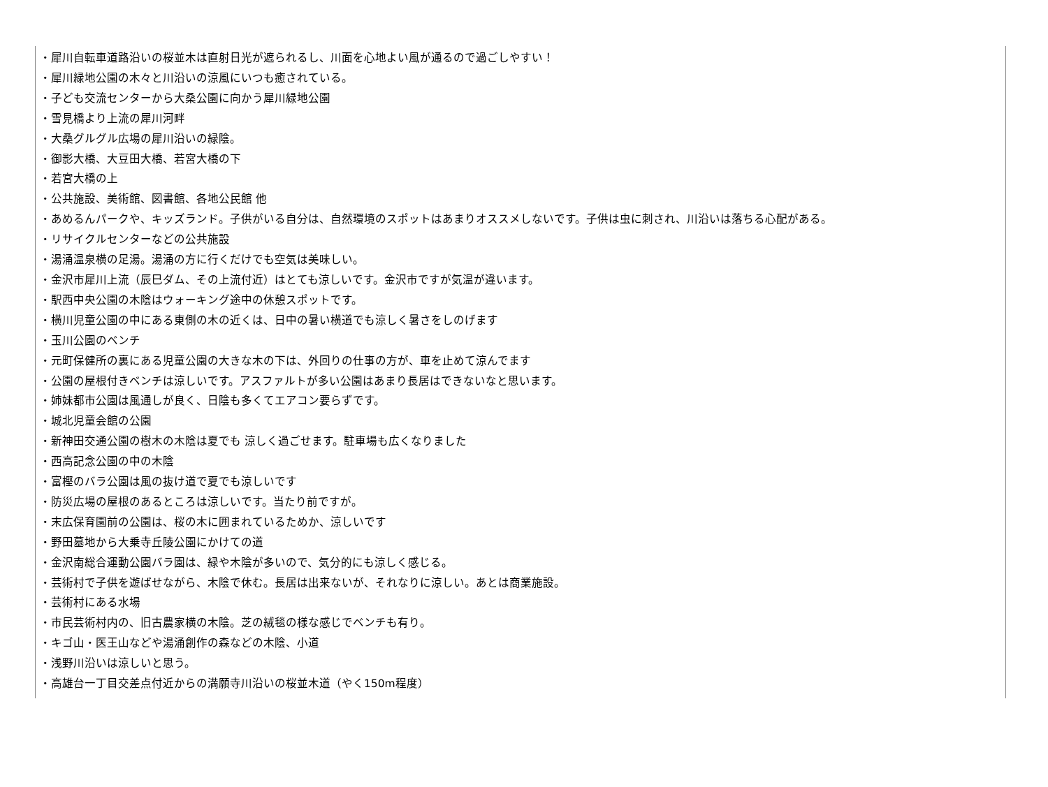・犀川自転車道路沿いの桜並木は直射日光が遮られるし、川面を心地よい風が通るので過ごしやすい！
・犀川緑地公園の木々と川沿いの涼風にいつも癒されている。
・子ども交流センターから大桑公園に向かう犀川緑地公園
・雪見橋より上流の犀川河畔
・大桑グルグル広場の犀川沿いの緑陰。
・御影大橋、大豆田大橋、若宮大橋の下
・若宮大橋の上
・公共施設、美術館、図書館、各地公民館 他
・あめるんパークや、キッズランド。子供がいる自分は、自然環境のスポットはあまりオススメしないです。子供は虫に刺され、川沿いは落ちる心配がある。
・リサイクルセンターなどの公共施設
・湯涌温泉横の足湯。湯涌の方に行くだけでも空気は美味しい。
・金沢市犀川上流（辰巳ダム、その上流付近）はとても涼しいです。金沢市ですが気温が違います。
・駅西中央公園の木陰はウォーキング途中の休憩スポットです。
・横川児童公園の中にある東側の木の近くは、日中の暑い横道でも涼しく暑さをしのげます
・玉川公園のベンチ
・元町保健所の裏にある児童公園の大きな木の下は、外回りの仕事の方が、車を止めて涼んでます
・公園の屋根付きベンチは涼しいです。アスファルトが多い公園はあまり長居はできないなと思います。
・姉妹都市公園は風通しが良く、日陰も多くてエアコン要らずです。
・城北児童会館の公園
・新神田交通公園の樹木の木陰は夏でも 涼しく過ごせます。駐車場も広くなりました
・西高記念公園の中の木陰
・富樫のバラ公園は風の抜け道で夏でも涼しいです
・防災広場の屋根のあるところは涼しいです。当たり前ですが。
・末広保育園前の公園は、桜の木に囲まれているためか、涼しいです
・野田墓地から大乗寺丘陵公園にかけての道
・金沢南総合運動公園バラ園は、緑や木陰が多いので、気分的にも涼しく感じる。
・芸術村で子供を遊ばせながら、木陰で休む。長居は出来ないが、それなりに涼しい。あとは商業施設。
・芸術村にある水場
・市民芸術村内の、旧古農家横の木陰。芝の絨毯の様な感じでベンチも有り。
・キゴ山・医王山などや湯涌創作の森などの木陰、小道
・浅野川沿いは涼しいと思う。
・高雄台一丁目交差点付近からの満願寺川沿いの桜並木道（やく150m程度）